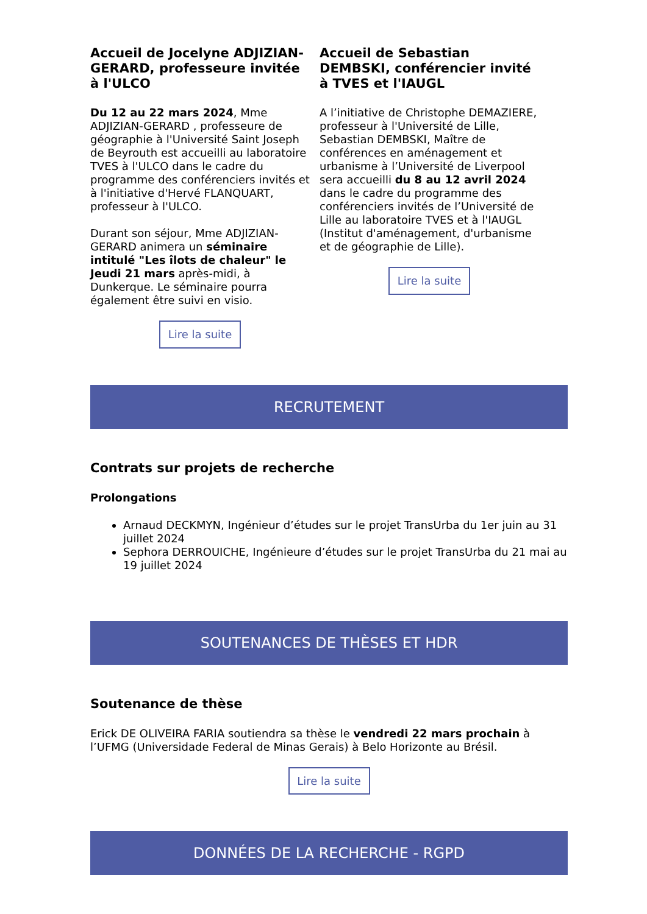Accueil de Jocelyne ADJIZIAN-GERARD, professeure invitée à l'ULCO
Du 12 au 22 mars 2024, Mme ADJIZIAN-GERARD , professeure de géographie à l'Université Saint Joseph de Beyrouth est accueilli au laboratoire TVES à l'ULCO dans le cadre du programme des conférenciers invités et à l'initiative d'Hervé FLANQUART, professeur à l'ULCO.
Durant son séjour, Mme ADJIZIAN-GERARD animera un séminaire intitulé "Les îlots de chaleur" le Jeudi 21 mars après-midi, à Dunkerque. Le séminaire pourra également être suivi en visio.
Lire la suite
Accueil de Sebastian DEMBSKI, conférencier invité à TVES et l'IAUGL
A l’initiative de Christophe DEMAZIERE, professeur à l'Université de Lille, Sebastian DEMBSKI, Maître de conférences en aménagement et urbanisme à l’Université de Liverpool sera accueilli du 8 au 12 avril 2024 dans le cadre du programme des conférenciers invités de l’Université de Lille au laboratoire TVES et à l'IAUGL (Institut d'aménagement, d'urbanisme et de géographie de Lille).
Lire la suite
RECRUTEMENT
Contrats sur projets de recherche
Prolongations
Arnaud DECKMYN, Ingénieur d’études sur le projet TransUrba du 1er juin au 31 juillet 2024
Sephora DERROUICHE, Ingénieure d’études sur le projet TransUrba du 21 mai au 19 juillet 2024
SOUTENANCES DE THÈSES ET HDR
Soutenance de thèse
Erick DE OLIVEIRA FARIA soutiendra sa thèse le vendredi 22 mars prochain à l’UFMG (Universidade Federal de Minas Gerais) à Belo Horizonte au Brésil.
Lire la suite
DONNÉES DE LA RECHERCHE - RGPD